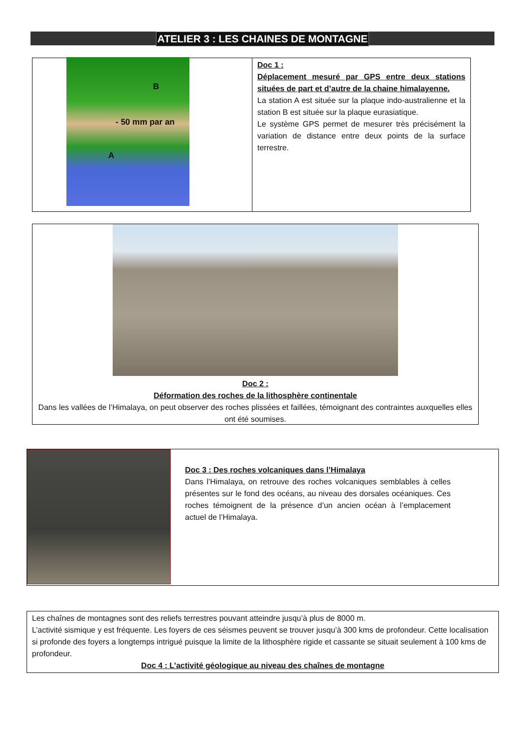ATELIER 3 : LES CHAINES DE MONTAGNE
B
- 50 mm par an
A
Doc 1 :
Déplacement mesuré par GPS entre deux stations situées de part et d’autre de la chaine himalayenne.
La station A est située sur la plaque indo-australienne et la station B est située sur la plaque eurasiatique.
Le système GPS permet de mesurer très précisément la variation de distance entre deux points de la surface terrestre.
Doc 2 :
Déformation des roches de la lithosphère continentale
Dans les vallées de l’Himalaya, on peut observer des roches plissées et faillées, témoignant des contraintes auxquelles elles ont été soumises.
Doc 3 : Des roches volcaniques dans l’Himalaya
Dans l’Himalaya, on retrouve des roches volcaniques semblables à celles présentes sur le fond des océans, au niveau des dorsales océaniques. Ces roches témoignent de la présence d’un ancien océan à l’emplacement actuel de l’Himalaya.
Les chaînes de montagnes sont des reliefs terrestres pouvant atteindre jusqu’à plus de 8000 m.
L’activité sismique y est fréquente. Les foyers de ces séismes peuvent se trouver jusqu’à 300 kms de profondeur. Cette localisation si profonde des foyers a longtemps intrigué puisque la limite de la lithosphère rigide et cassante se situait seulement à 100 kms de profondeur.
Doc 4 : L’activité géologique au niveau des chaînes de montagne